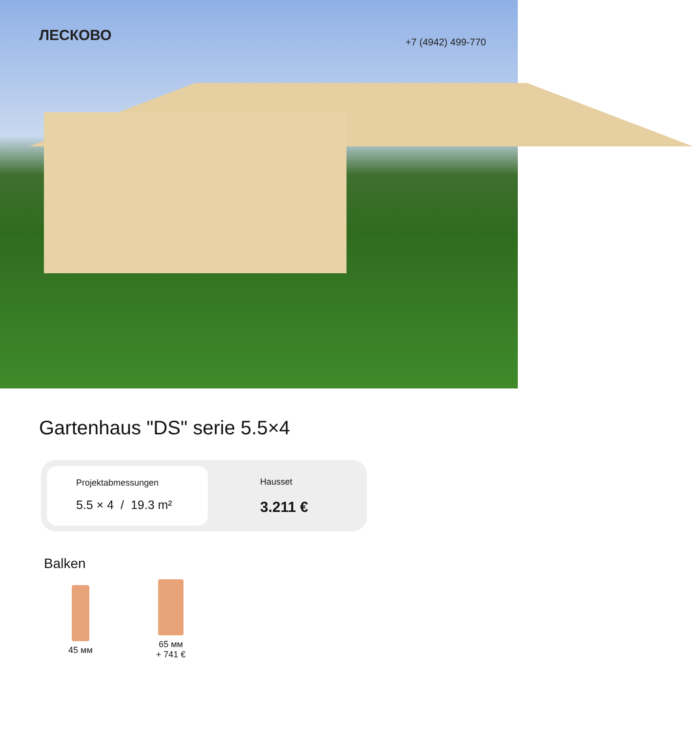ЛЕСКОВО
+7 (4942) 499-770
Gartenhaus "DS" serie 5.5×4
Projektabmessungen
5.5 × 4 / 19.3 m²
Hausset
3.211 €
Balken
45 мм
65 мм
+ 741 €